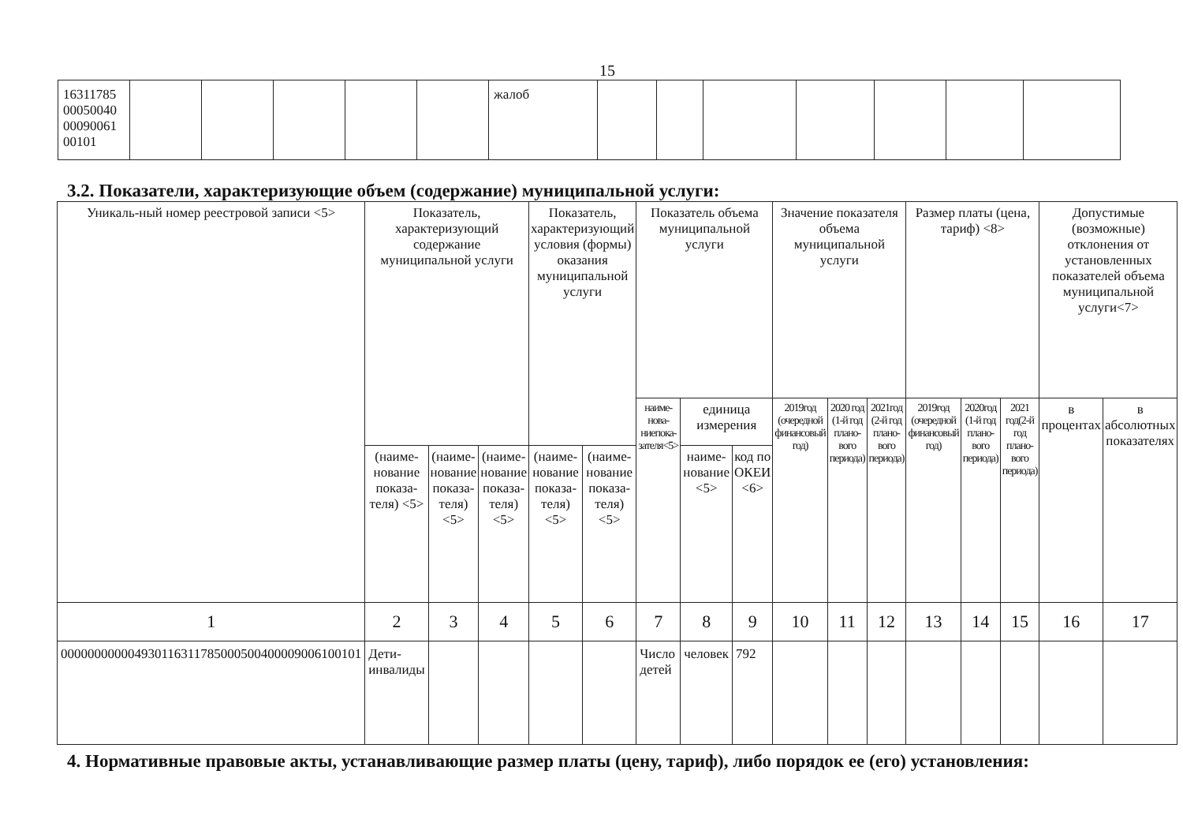15
| 16311785 00050040 00090061 00101 | | | | | | жалоб | | | | | | | |
3.2. Показатели, характеризующие объем (содержание) муниципальной услуги:
| Уникаль-ный номер реестровой записи <5> | Показатель, характеризующий содержание муниципальной услуги | | | Показатель, характеризующий условия (формы) оказания муниципальной услуги | | Показатель объема муниципальной услуги | | | Значение показателя объема муниципальной услуги | | | Размер платы (цена, тариф) <8> | | | Допустимые (возможные) отклонения от установленных показателей объема муниципальной услуги<7> | |
| --- | --- | --- | --- | --- | --- | --- | --- | --- | --- | --- | --- | --- | --- | --- | --- | --- |
| | | | | | | наиме-нова-ниепока-зателя<5> | единица измерения | | 2019год (очередной финансовый год) | 2020 год (1-й год плано-вого периода) | 2021год (2-й год плано-вого периода) | 2019год (очередной финансовый год) | 2020год (1-й год плано-вого периода) | 2021 год(2-й год плано-вого периода) | в процентах | в абсолютных показателях |
| | (наиме-нование показа-теля) <5> | (наиме-нование показа-теля) <5> | (наиме-нование показа-теля) <5> | (наиме-нование показа-теля) <5> | (наиме-нование показа-теля) <5> | | наиме-нование <5> | код по ОКЕИ <6> | | | | | | | | |
| 1 | 2 | 3 | 4 | 5 | 6 | 7 | 8 | 9 | 10 | 11 | 12 | 13 | 14 | 15 | 16 | 17 |
| 000000000004930116311785000500400009006100101 | Дети-инвалиды | | | | | Число детей | человек | 792 | | | | | | | | |
4. Нормативные правовые акты, устанавливающие размер платы (цену, тариф), либо порядок ее (его) установления: